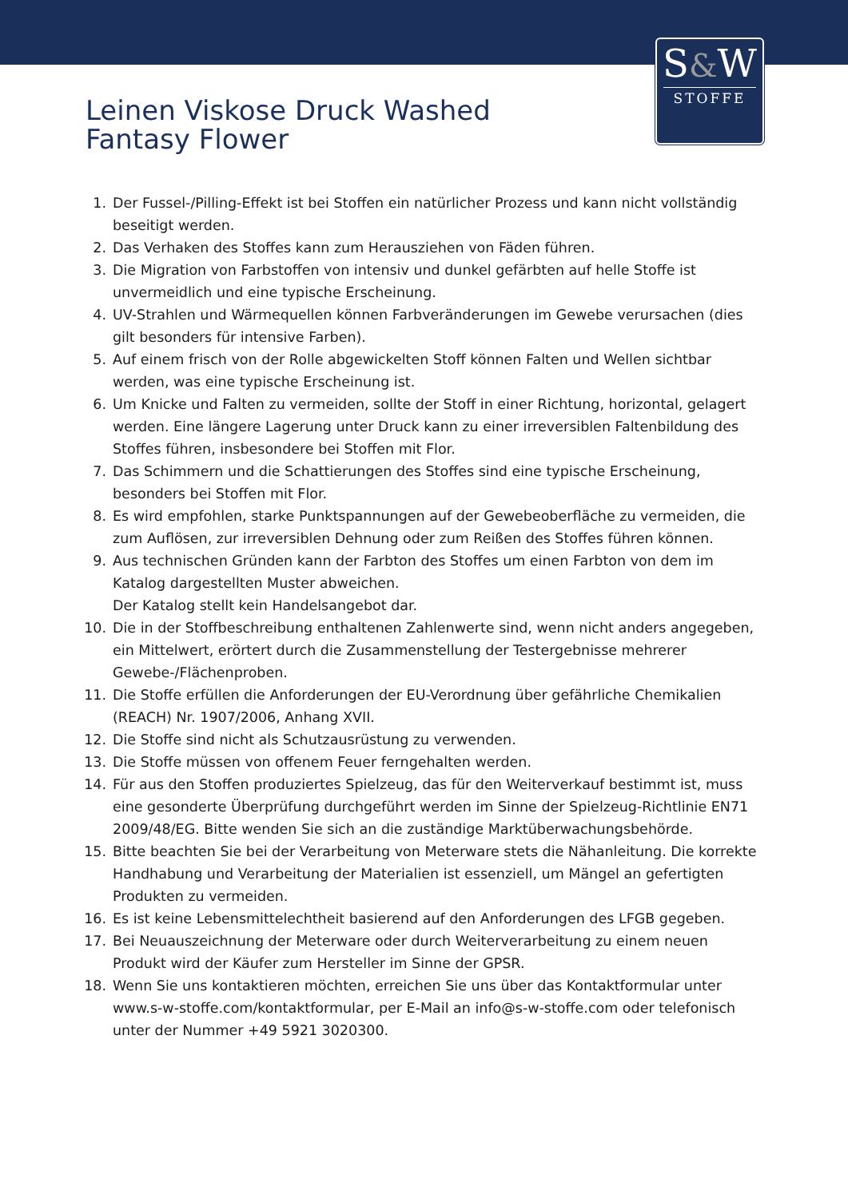S&W
STOFFE
Leinen Viskose Druck Washed
Fantasy Flower
1. Der Fussel-/Pilling-Effekt ist bei Stoffen ein natürlicher Prozess und kann nicht vollständig beseitigt werden.
2. Das Verhaken des Stoffes kann zum Herausziehen von Fäden führen.
3. Die Migration von Farbstoffen von intensiv und dunkel gefärbten auf helle Stoffe ist unvermeidlich und eine typische Erscheinung.
4. UV-Strahlen und Wärmequellen können Farbveränderungen im Gewebe verursachen (dies gilt besonders für intensive Farben).
5. Auf einem frisch von der Rolle abgewickelten Stoff können Falten und Wellen sichtbar werden, was eine typische Erscheinung ist.
6. Um Knicke und Falten zu vermeiden, sollte der Stoff in einer Richtung, horizontal, gelagert werden. Eine längere Lagerung unter Druck kann zu einer irreversiblen Faltenbildung des Stoffes führen, insbesondere bei Stoffen mit Flor.
7. Das Schimmern und die Schattierungen des Stoffes sind eine typische Erscheinung, besonders bei Stoffen mit Flor.
8. Es wird empfohlen, starke Punktspannungen auf der Gewebeoberfläche zu vermeiden, die zum Auflösen, zur irreversiblen Dehnung oder zum Reißen des Stoffes führen können.
9. Aus technischen Gründen kann der Farbton des Stoffes um einen Farbton von dem im Katalog dargestellten Muster abweichen.
Der Katalog stellt kein Handelsangebot dar.
10. Die in der Stoffbeschreibung enthaltenen Zahlenwerte sind, wenn nicht anders angegeben, ein Mittelwert, erörtert durch die Zusammenstellung der Testergebnisse mehrerer Gewebe-/Flächenproben.
11. Die Stoffe erfüllen die Anforderungen der EU-Verordnung über gefährliche Chemikalien (REACH) Nr. 1907/2006, Anhang XVII.
12. Die Stoffe sind nicht als Schutzausrüstung zu verwenden.
13. Die Stoffe müssen von offenem Feuer ferngehalten werden.
14. Für aus den Stoffen produziertes Spielzeug, das für den Weiterverkauf bestimmt ist, muss eine gesonderte Überprüfung durchgeführt werden im Sinne der Spielzeug-Richtlinie EN71 2009/48/EG. Bitte wenden Sie sich an die zuständige Marktüberwachungsbehörde.
15. Bitte beachten Sie bei der Verarbeitung von Meterware stets die Nähanleitung. Die korrekte Handhabung und Verarbeitung der Materialien ist essenziell, um Mängel an gefertigten Produkten zu vermeiden.
16. Es ist keine Lebensmittelechtheit basierend auf den Anforderungen des LFGB gegeben.
17. Bei Neuauszeichnung der Meterware oder durch Weiterverarbeitung zu einem neuen Produkt wird der Käufer zum Hersteller im Sinne der GPSR.
18. Wenn Sie uns kontaktieren möchten, erreichen Sie uns über das Kontaktformular unter www.s-w-stoffe.com/kontaktformular, per E-Mail an info@s-w-stoffe.com oder telefonisch unter der Nummer +49 5921 3020300.